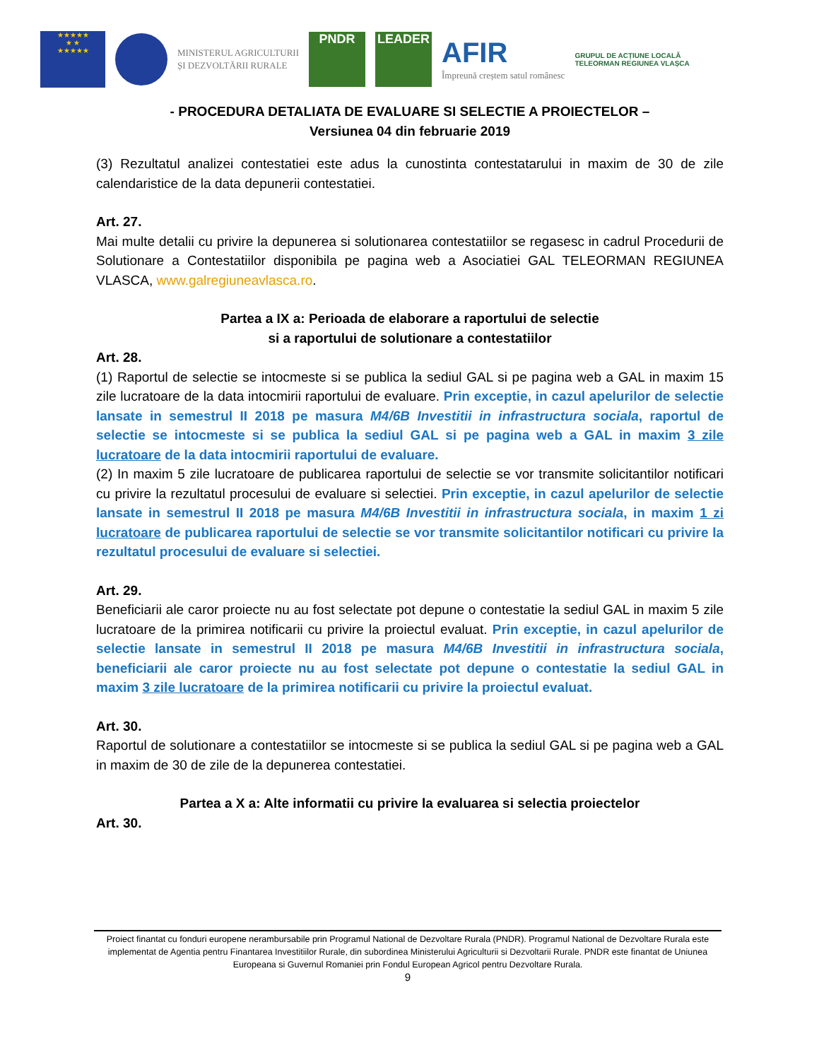★★★★★
★ ★
★★★★★
MINISTERUL AGRICULTURII
ȘI DEZVOLTĂRII RURALE
PNDR LEADER
AFIR
Împreună creștem satul românesc
GRUPUL DE ACȚIUNE LOCALĂ
TELEORMAN REGIUNEA VLAȘCA
- PROCEDURA DETALIATA DE EVALUARE SI SELECTIE A PROIECTELOR –
Versiunea 04 din februarie 2019
(3) Rezultatul analizei contestatiei este adus la cunostinta contestatarului in maxim de 30 de zile calendaristice de la data depunerii contestatiei.
Art. 27.
Mai multe detalii cu privire la depunerea si solutionarea contestatiilor se regasesc in cadrul Procedurii de Solutionare a Contestatiilor disponibila pe pagina web a Asociatiei GAL TELEORMAN REGIUNEA VLASCA, www.galregiuneavlasca.ro.
Partea a IX a: Perioada de elaborare a raportului de selectie
si a raportului de solutionare a contestatiilor
Art. 28.
(1) Raportul de selectie se intocmeste si se publica la sediul GAL si pe pagina web a GAL in maxim 15 zile lucratoare de la data intocmirii raportului de evaluare. Prin exceptie, in cazul apelurilor de selectie lansate in semestrul II 2018 pe masura M4/6B Investitii in infrastructura sociala, raportul de selectie se intocmeste si se publica la sediul GAL si pe pagina web a GAL in maxim 3 zile lucratoare de la data intocmirii raportului de evaluare.
(2) In maxim 5 zile lucratoare de publicarea raportului de selectie se vor transmite solicitantilor notificari cu privire la rezultatul procesului de evaluare si selectiei. Prin exceptie, in cazul apelurilor de selectie lansate in semestrul II 2018 pe masura M4/6B Investitii in infrastructura sociala, in maxim 1 zi lucratoare de publicarea raportului de selectie se vor transmite solicitantilor notificari cu privire la rezultatul procesului de evaluare si selectiei.
Art. 29.
Beneficiarii ale caror proiecte nu au fost selectate pot depune o contestatie la sediul GAL in maxim 5 zile lucratoare de la primirea notificarii cu privire la proiectul evaluat. Prin exceptie, in cazul apelurilor de selectie lansate in semestrul II 2018 pe masura M4/6B Investitii in infrastructura sociala, beneficiarii ale caror proiecte nu au fost selectate pot depune o contestatie la sediul GAL in maxim 3 zile lucratoare de la primirea notificarii cu privire la proiectul evaluat.
Art. 30.
Raportul de solutionare a contestatiilor se intocmeste si se publica la sediul GAL si pe pagina web a GAL in maxim de 30 de zile de la depunerea contestatiei.
Partea a X a: Alte informatii cu privire la evaluarea si selectia proiectelor
Art. 30.
Proiect finantat cu fonduri europene nerambursabile prin Programul National de Dezvoltare Rurala (PNDR). Programul National de Dezvoltare Rurala este implementat de Agentia pentru Finantarea Investitiilor Rurale, din subordinea Ministerului Agriculturii si Dezvoltarii Rurale. PNDR este finantat de Uniunea Europeana si Guvernul Romaniei prin Fondul European Agricol pentru Dezvoltare Rurala.
9